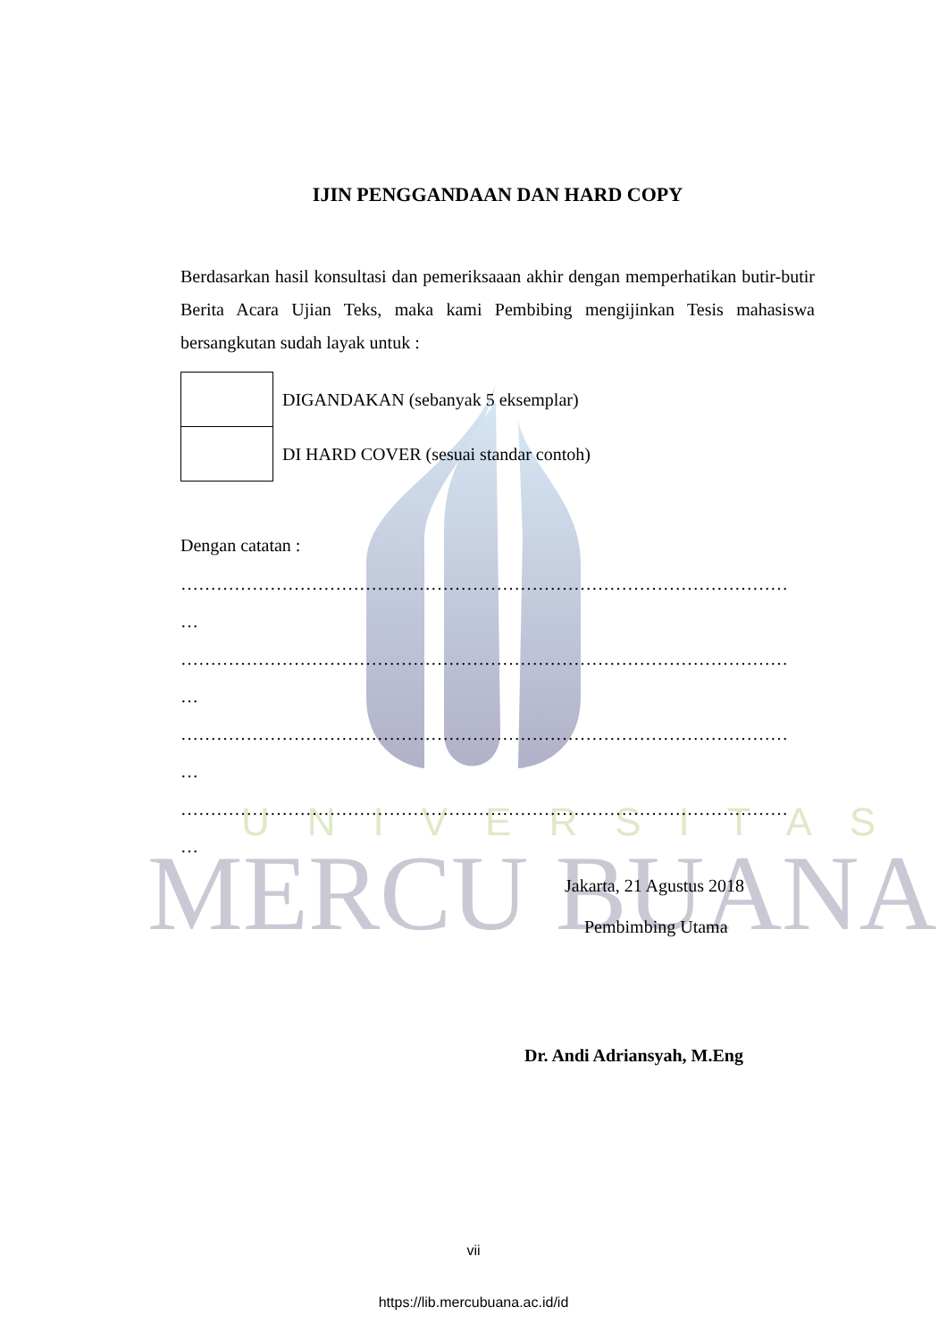UNIVERSITAS
MERCU BUANA
IJIN PENGGANDAAN DAN HARD COPY
Berdasarkan hasil konsultasi dan pemeriksaaan akhir dengan memperhatikan butir-butir Berita Acara Ujian Teks, maka kami Pembibing mengijinkan Tesis mahasiswa bersangkutan sudah layak untuk :
| | DIGANDAKAN (sebanyak 5 eksemplar) |
| | DI HARD COVER (sesuai standar contoh) |
Dengan catatan :
…………………………………………………………………………………………
…
…………………………………………………………………………………………
…
…………………………………………………………………………………………
…
…………………………………………………………………………………………
…
Jakarta, 21 Agustus 2018
Pembimbing Utama
Dr. Andi Adriansyah, M.Eng
vii
https://lib.mercubuana.ac.id/id